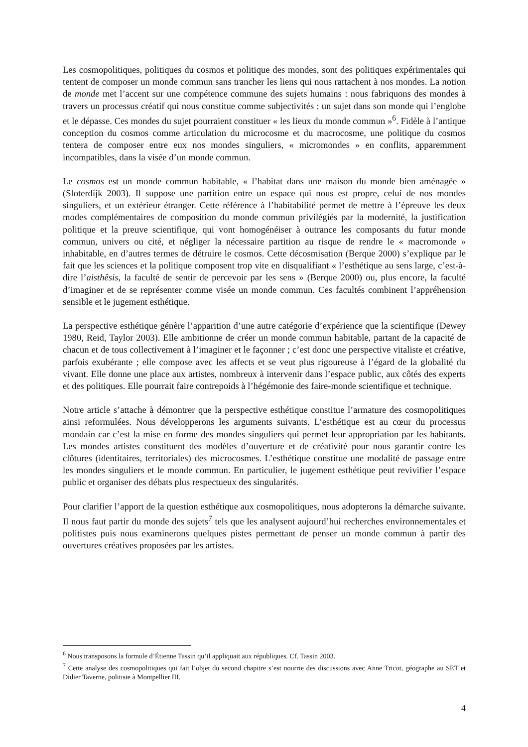Les cosmopolitiques, politiques du cosmos et politique des mondes, sont des politiques expérimentales qui tentent de composer un monde commun sans trancher les liens qui nous rattachent à nos mondes. La notion de monde met l’accent sur une compétence commune des sujets humains : nous fabriquons des mondes à travers un processus créatif qui nous constitue comme subjectivités : un sujet dans son monde qui l’englobe et le dépasse. Ces mondes du sujet pourraient constituer « les lieux du monde commun »<sup>6</sup>. Fidèle à l’antique conception du cosmos comme articulation du microcosme et du macrocosme, une politique du cosmos tentera de composer entre eux nos mondes singuliers, « micromondes » en conflits, apparemment incompatibles, dans la visée d’un monde commun.
Le cosmos est un monde commun habitable, « l’habitat dans une maison du monde bien aménagée » (Sloterdijk 2003). Il suppose une partition entre un espace qui nous est propre, celui de nos mondes singuliers, et un extérieur étranger. Cette référence à l’habitabilité permet de mettre à l’épreuve les deux modes complémentaires de composition du monde commun privilégiés par la modernité, la justification politique et la preuve scientifique, qui vont homogénéiser à outrance les composants du futur monde commun, univers ou cité, et négliger la nécessaire partition au risque de rendre le « macromonde » inhabitable, en d’autres termes de détruire le cosmos. Cette décosmisation (Berque 2000) s’explique par le fait que les sciences et la politique composent trop vite en disqualifiant « l’esthétique au sens large, c’est-à-dire l’aisthêsis, la faculté de sentir de percevoir par les sens » (Berque 2000) ou, plus encore, la faculté d’imaginer et de se représenter comme visée un monde commun. Ces facultés combinent l’appréhension sensible et le jugement esthétique.
La perspective esthétique génère l’apparition d’une autre catégorie d’expérience que la scientifique (Dewey 1980, Reid, Taylor 2003). Elle ambitionne de créer un monde commun habitable, partant de la capacité de chacun et de tous collectivement à l’imaginer et le façonner ; c’est donc une perspective vitaliste et créative, parfois exubérante ; elle compose avec les affects et se veut plus rigoureuse à l’égard de la globalité du vivant. Elle donne une place aux artistes, nombreux à intervenir dans l’espace public, aux côtés des experts et des politiques. Elle pourrait faire contrepoids à l’hégémonie des faire-monde scientifique et technique.
Notre article s’attache à démontrer que la perspective esthétique constitue l’armature des cosmopolitiques ainsi reformulées. Nous développerons les arguments suivants. L’esthétique est au cœur du processus mondain car c’est la mise en forme des mondes singuliers qui permet leur appropriation par les habitants. Les mondes artistes constituent des modèles d’ouverture et de créativité pour nous garantir contre les clôtures (identitaires, territoriales) des microcosmes. L’esthétique constitue une modalité de passage entre les mondes singuliers et le monde commun. En particulier, le jugement esthétique peut revivifier l’espace public et organiser des débats plus respectueux des singularités.
Pour clarifier l’apport de la question esthétique aux cosmopolitiques, nous adopterons la démarche suivante. Il nous faut partir du monde des sujets<sup>7</sup> tels que les analysent aujourd’hui recherches environnementales et politistes puis nous examinerons quelques pistes permettant de penser un monde commun à partir des ouvertures créatives proposées par les artistes.
<sup>6</sup> Nous transposons la formule d’Étienne Tassin qu’il appliquait aux républiques. Cf. Tassin 2003.
<sup>7</sup> Cette analyse des cosmopolitiques qui fait l’objet du second chapitre s’est nourrie des discussions avec Anne Tricot, géographe au SET et Didier Taverne, politiste à Montpellier III.
4